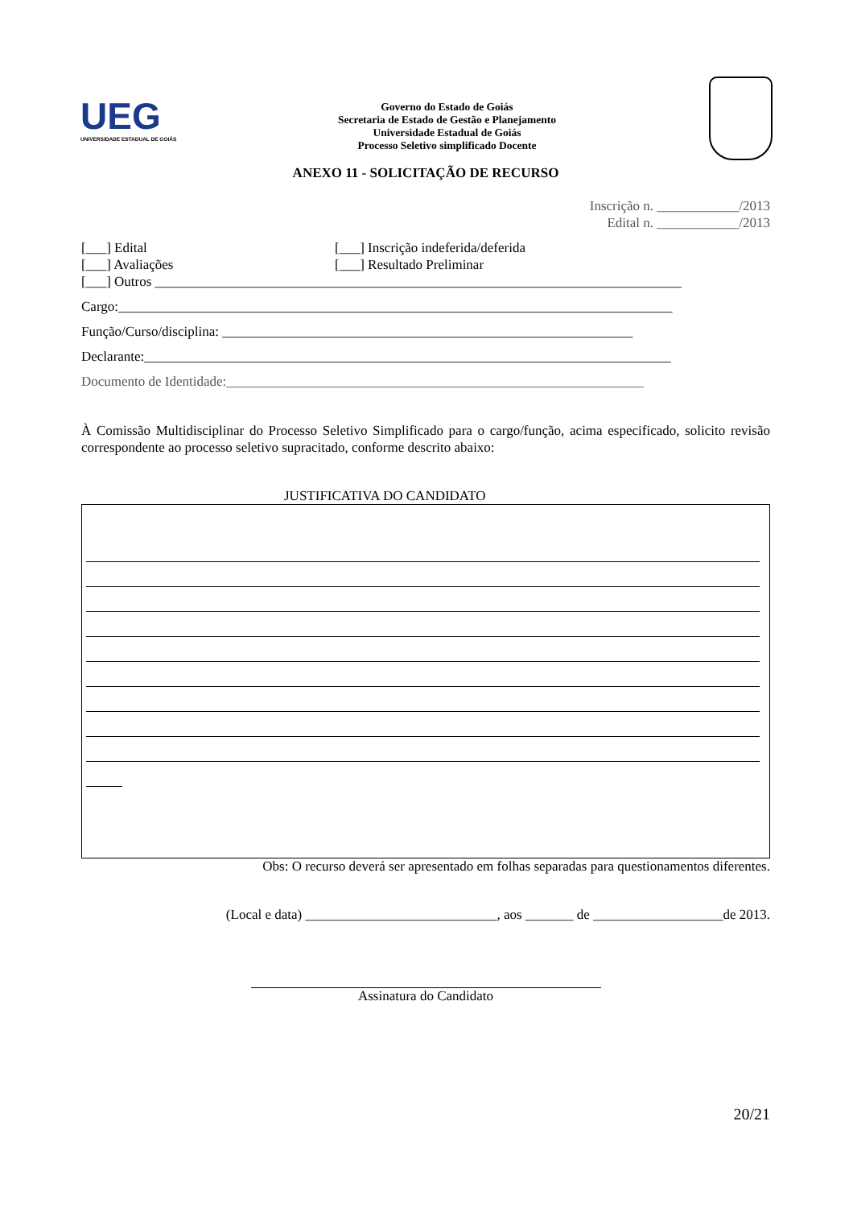UEG
UNIVERSIDADE ESTADUAL DE GOIÁS
Governo do Estado de Goiás
Secretaria de Estado de Gestão e Planejamento
Universidade Estadual de Goiás
Processo Seletivo simplificado Docente
ANEXO 11 - SOLICITAÇÃO DE RECURSO
Inscrição n. ____________/2013
Edital n. ____________/2013
[___] Edital [___] Inscrição indeferida/deferida
[___] Avaliações [___] Resultado Preliminar
[___] Outros _____________________________________________________________________________
Cargo:_________________________________________________________________________________
Função/Curso/disciplina: ____________________________________________________________
Declarante:_____________________________________________________________________________
Documento de Identidade:_____________________________________________________________
À Comissão Multidisciplinar do Processo Seletivo Simplificado para o cargo/função, acima especificado, solicito revisão correspondente ao processo seletivo supracitado, conforme descrito abaixo:
JUSTIFICATIVA DO CANDIDATO
Obs: O recurso deverá ser apresentado em folhas separadas para questionamentos diferentes.
(Local e data) ____________________________, aos _______ de ___________________de 2013.
Assinatura do Candidato
20/21